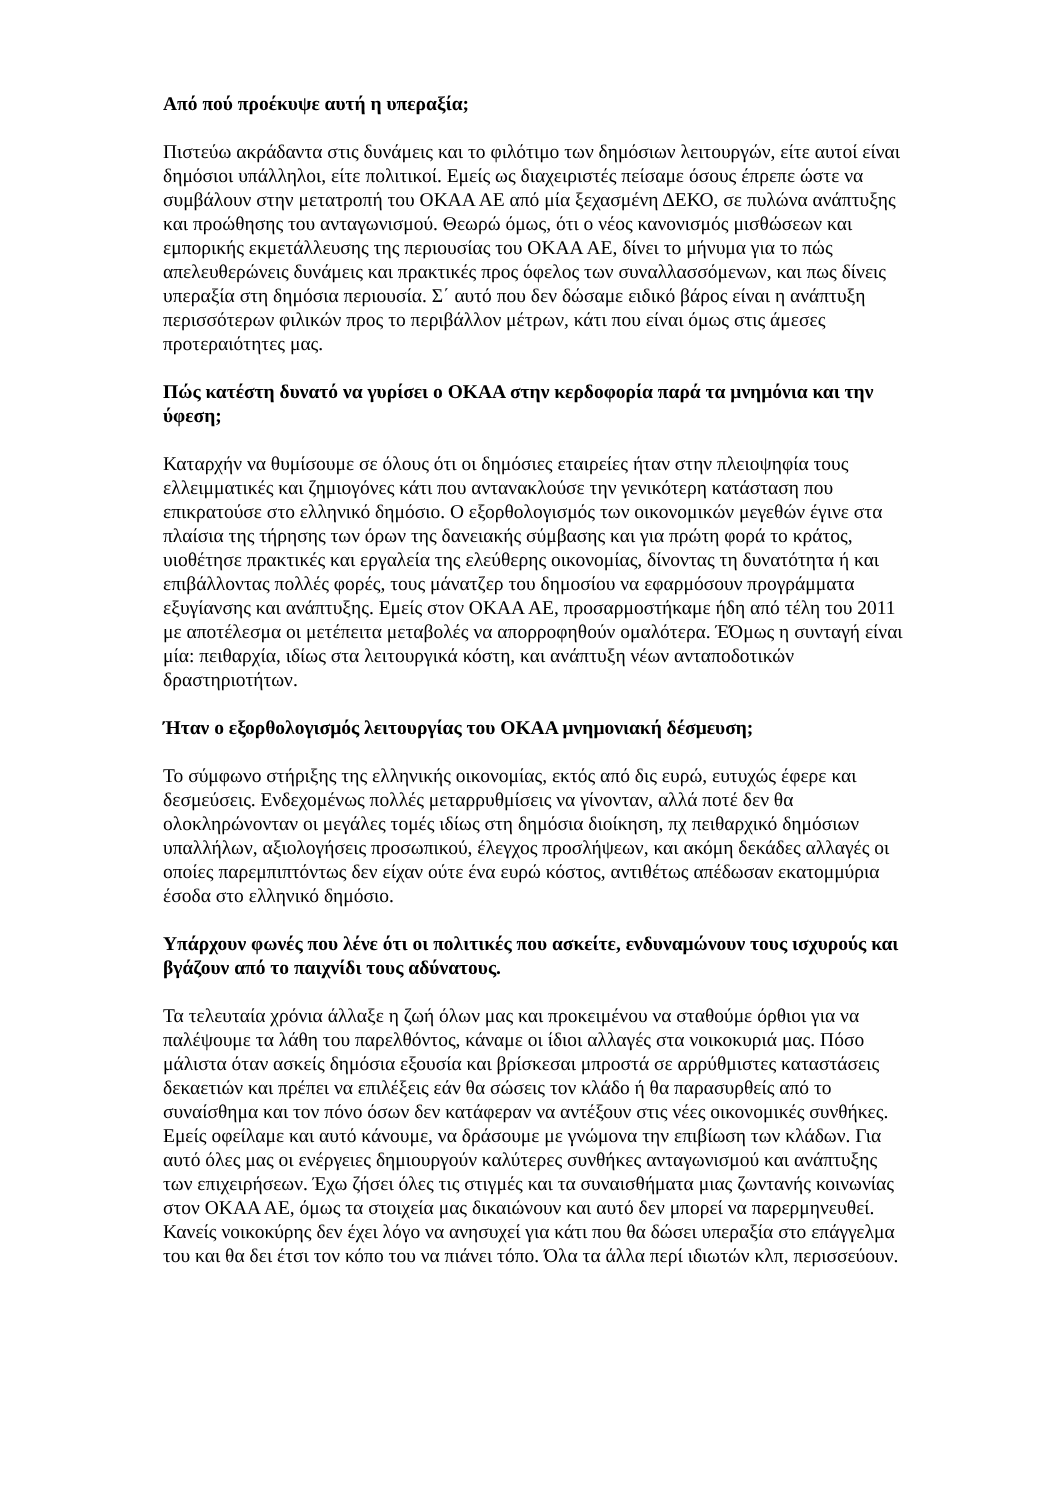Από πού προέκυψε αυτή η υπεραξία;
Πιστεύω ακράδαντα στις δυνάμεις και το φιλότιμο των δημόσιων λειτουργών, είτε αυτοί είναι δημόσιοι υπάλληλοι, είτε πολιτικοί. Εμείς ως διαχειριστές πείσαμε όσους έπρεπε ώστε να συμβάλουν στην μετατροπή του ΟΚΑΑ ΑΕ από μία ξεχασμένη ΔΕΚΟ, σε πυλώνα ανάπτυξης και προώθησης του ανταγωνισμού. Θεωρώ όμως, ότι ο νέος κανονισμός μισθώσεων και εμπορικής εκμετάλλευσης της περιουσίας του ΟΚΑΑ ΑΕ, δίνει το μήνυμα για το πώς απελευθερώνεις δυνάμεις και πρακτικές προς όφελος των συναλλασσόμενων, και πως δίνεις υπεραξία στη δημόσια περιουσία. Σ΄ αυτό που δεν δώσαμε ειδικό βάρος είναι η ανάπτυξη περισσότερων φιλικών προς το περιβάλλον μέτρων, κάτι που είναι όμως στις άμεσες προτεραιότητες μας.
Πώς κατέστη δυνατό να γυρίσει ο ΟΚΑΑ στην κερδοφορία παρά τα μνημόνια και την ύφεση;
Καταρχήν να θυμίσουμε σε όλους ότι οι δημόσιες εταιρείες ήταν στην πλειοψηφία τους ελλειμματικές και ζημιογόνες κάτι που αντανακλούσε την γενικότερη κατάσταση που επικρατούσε στο ελληνικό δημόσιο. Ο εξορθολογισμός των οικονομικών μεγεθών έγινε στα πλαίσια της τήρησης των όρων της δανειακής σύμβασης και για πρώτη φορά το κράτος, υιοθέτησε πρακτικές και εργαλεία της ελεύθερης οικονομίας, δίνοντας τη δυνατότητα ή και επιβάλλοντας πολλές φορές, τους μάνατζερ του δημοσίου να εφαρμόσουν προγράμματα εξυγίανσης και ανάπτυξης. Εμείς στον ΟΚΑΑ ΑΕ, προσαρμοστήκαμε ήδη από τέλη του 2011 με αποτέλεσμα οι μετέπειτα μεταβολές να απορροφηθούν ομαλότερα. ΈΌμως η συνταγή είναι μία: πειθαρχία, ιδίως στα λειτουργικά κόστη, και ανάπτυξη νέων ανταποδοτικών δραστηριοτήτων.
Ήταν ο εξορθολογισμός λειτουργίας του ΟΚΑΑ μνημονιακή δέσμευση;
Το σύμφωνο στήριξης της ελληνικής οικονομίας, εκτός από δις ευρώ, ευτυχώς έφερε και δεσμεύσεις. Ενδεχομένως πολλές μεταρρυθμίσεις να γίνονταν, αλλά ποτέ δεν θα ολοκληρώνονταν οι μεγάλες τομές ιδίως στη δημόσια διοίκηση, πχ πειθαρχικό δημόσιων υπαλλήλων, αξιολογήσεις προσωπικού, έλεγχος προσλήψεων, και ακόμη δεκάδες αλλαγές οι οποίες παρεμπιπτόντως δεν είχαν ούτε ένα ευρώ κόστος, αντιθέτως απέδωσαν εκατομμύρια έσοδα στο ελληνικό δημόσιο.
Υπάρχουν φωνές που λένε ότι οι πολιτικές που ασκείτε, ενδυναμώνουν τους ισχυρούς και βγάζουν από το παιχνίδι τους αδύνατους.
Τα τελευταία χρόνια άλλαξε η ζωή όλων μας και προκειμένου να σταθούμε όρθιοι για να παλέψουμε τα λάθη του παρελθόντος, κάναμε οι ίδιοι αλλαγές στα νοικοκυριά μας. Πόσο μάλιστα όταν ασκείς δημόσια εξουσία και βρίσκεσαι μπροστά σε αρρύθμιστες καταστάσεις δεκαετιών και πρέπει να επιλέξεις εάν θα σώσεις τον κλάδο ή θα παρασυρθείς από το συναίσθημα και τον πόνο όσων δεν κατάφεραν να αντέξουν στις νέες οικονομικές συνθήκες. Εμείς οφείλαμε και αυτό κάνουμε, να δράσουμε με γνώμονα την επιβίωση των κλάδων. Για αυτό όλες μας οι ενέργειες δημιουργούν καλύτερες συνθήκες ανταγωνισμού και ανάπτυξης των επιχειρήσεων. Έχω ζήσει όλες τις στιγμές και τα συναισθήματα μιας ζωντανής κοινωνίας στον ΟΚΑΑ ΑΕ, όμως τα στοιχεία μας δικαιώνουν και αυτό δεν μπορεί να παρερμηνευθεί. Κανείς νοικοκύρης δεν έχει λόγο να ανησυχεί για κάτι που θα δώσει υπεραξία στο επάγγελμα του και θα δει έτσι τον κόπο του να πιάνει τόπο. Όλα τα άλλα περί ιδιωτών κλπ, περισσεύουν.